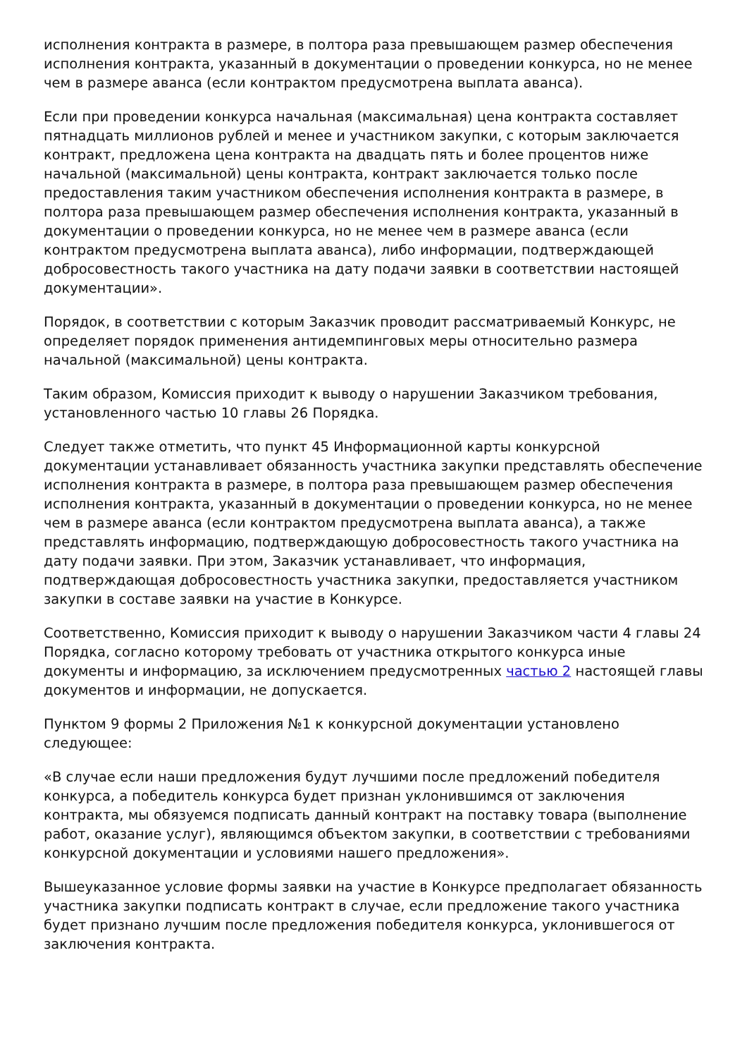исполнения контракта в размере, в полтора раза превышающем размер обеспечения исполнения контракта, указанный в документации о проведении конкурса, но не менее чем в размере аванса (если контрактом предусмотрена выплата аванса).
Если при проведении конкурса начальная (максимальная) цена контракта составляет пятнадцать миллионов рублей и менее и участником закупки, с которым заключается контракт, предложена цена контракта на двадцать пять и более процентов ниже начальной (максимальной) цены контракта, контракт заключается только после предоставления таким участником обеспечения исполнения контракта в размере, в полтора раза превышающем размер обеспечения исполнения контракта, указанный в документации о проведении конкурса, но не менее чем в размере аванса (если контрактом предусмотрена выплата аванса), либо информации, подтверждающей добросовестность такого участника на дату подачи заявки в соответствии настоящей документации».
Порядок, в соответствии с которым Заказчик проводит рассматриваемый Конкурс, не определяет порядок применения антидемпинговых меры относительно размера начальной (максимальной) цены контракта.
Таким образом, Комиссия приходит к выводу о нарушении Заказчиком требования, установленного частью 10 главы 26 Порядка.
Следует также отметить, что пункт 45 Информационной карты конкурсной документации устанавливает обязанность участника закупки представлять обеспечение исполнения контракта в размере, в полтора раза превышающем размер обеспечения исполнения контракта, указанный в документации о проведении конкурса, но не менее чем в размере аванса (если контрактом предусмотрена выплата аванса), а также представлять информацию, подтверждающую добросовестность такого участника на дату подачи заявки. При этом, Заказчик устанавливает, что информация, подтверждающая добросовестность участника закупки, предоставляется участником закупки в составе заявки на участие в Конкурсе.
Соответственно, Комиссия приходит к выводу о нарушении Заказчиком части 4 главы 24 Порядка, согласно которому требовать от участника открытого конкурса иные документы и информацию, за исключением предусмотренных частью 2 настоящей главы документов и информации, не допускается.
Пунктом 9 формы 2 Приложения №1 к конкурсной документации установлено следующее:
«В случае если наши предложения будут лучшими после предложений победителя конкурса, а победитель конкурса будет признан уклонившимся от заключения контракта, мы обязуемся подписать данный контракт на поставку товара (выполнение работ, оказание услуг), являющимся объектом закупки, в соответствии с требованиями конкурсной документации и условиями нашего предложения».
Вышеуказанное условие формы заявки на участие в Конкурсе предполагает обязанность участника закупки подписать контракт в случае, если предложение такого участника будет признано лучшим после предложения победителя конкурса, уклонившегося от заключения контракта.